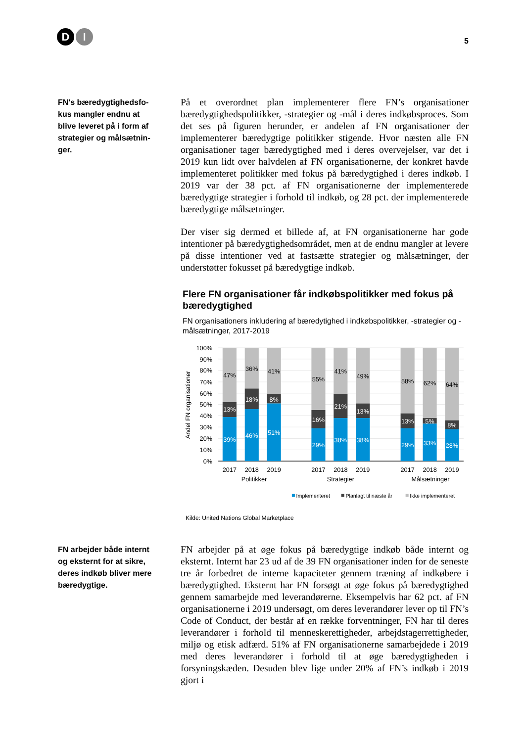D I
5
FN's bæredygtighedsfo-
kus mangler endnu at
blive leveret på i form af
strategier og målsætnin-
ger.
På et overordnet plan implementerer flere FN’s organisationer bæredygtighedspolitikker, -strategier og -mål i deres indkøbsproces. Som det ses på figuren herunder, er andelen af FN organisationer der implementerer bæredygtige politikker stigende. Hvor næsten alle FN organisationer tager bæredygtighed med i deres overvejelser, var det i 2019 kun lidt over halvdelen af FN organisationerne, der konkret havde implementeret politikker med fokus på bæredygtighed i deres indkøb. I 2019 var der 38 pct. af FN organisationerne der implementerede bæredygtige strategier i forhold til indkøb, og 28 pct. der implementerede bæredygtige målsætninger.
Der viser sig dermed et billede af, at FN organisationerne har gode intentioner på bæredygtighedsområdet, men at de endnu mangler at levere på disse intentioner ved at fastsætte strategier og målsætninger, der understøtter fokusset på bæredygtige indkøb.
Flere FN organisationer får indkøbspolitikker med fokus på bæredygtighed
FN organisationers inkludering af bæredytighed i indkøbspolitikker, -strategier og -målsætninger, 2017-2019
100%
90%
80%
70%
60%
50%
40%
30%
20%
10%
0%
Andel FN organisationer
47%
13%
39%
36%
18%
46%
41%
8%
51%
55%
16%
29%
41%
21%
38%
49%
13%
38%
58%
13%
29%
62%
5%
33%
64%
8%
28%
2017
2018
2019
2017
2018
2019
2017
2018
2019
Politikker
Strategier
Målsætninger
Implementeret
Planlagt til næste år
Ikke implementeret
Kilde: United Nations Global Marketplace
FN arbejder både internt
og eksternt for at sikre,
deres indkøb bliver mere
bæredygtige.
FN arbejder på at øge fokus på bæredygtige indkøb både internt og eksternt. Internt har 23 ud af de 39 FN organisationer inden for de seneste tre år forbedret de interne kapaciteter gennem træning af indkøbere i bæredygtighed. Eksternt har FN forsøgt at øge fokus på bæredygtighed gennem samarbejde med leverandørerne. Eksempelvis har 62 pct. af FN organisationerne i 2019 undersøgt, om deres leverandører lever op til FN’s Code of Conduct, der består af en række forventninger, FN har til deres leverandører i forhold til menneskerettigheder, arbejdstagerrettigheder, miljø og etisk adfærd. 51% af FN organisationerne samarbejdede i 2019 med deres leverandører i forhold til at øge bæredygtigheden i forsyningskæden. Desuden blev lige under 20% af FN’s indkøb i 2019 gjort i